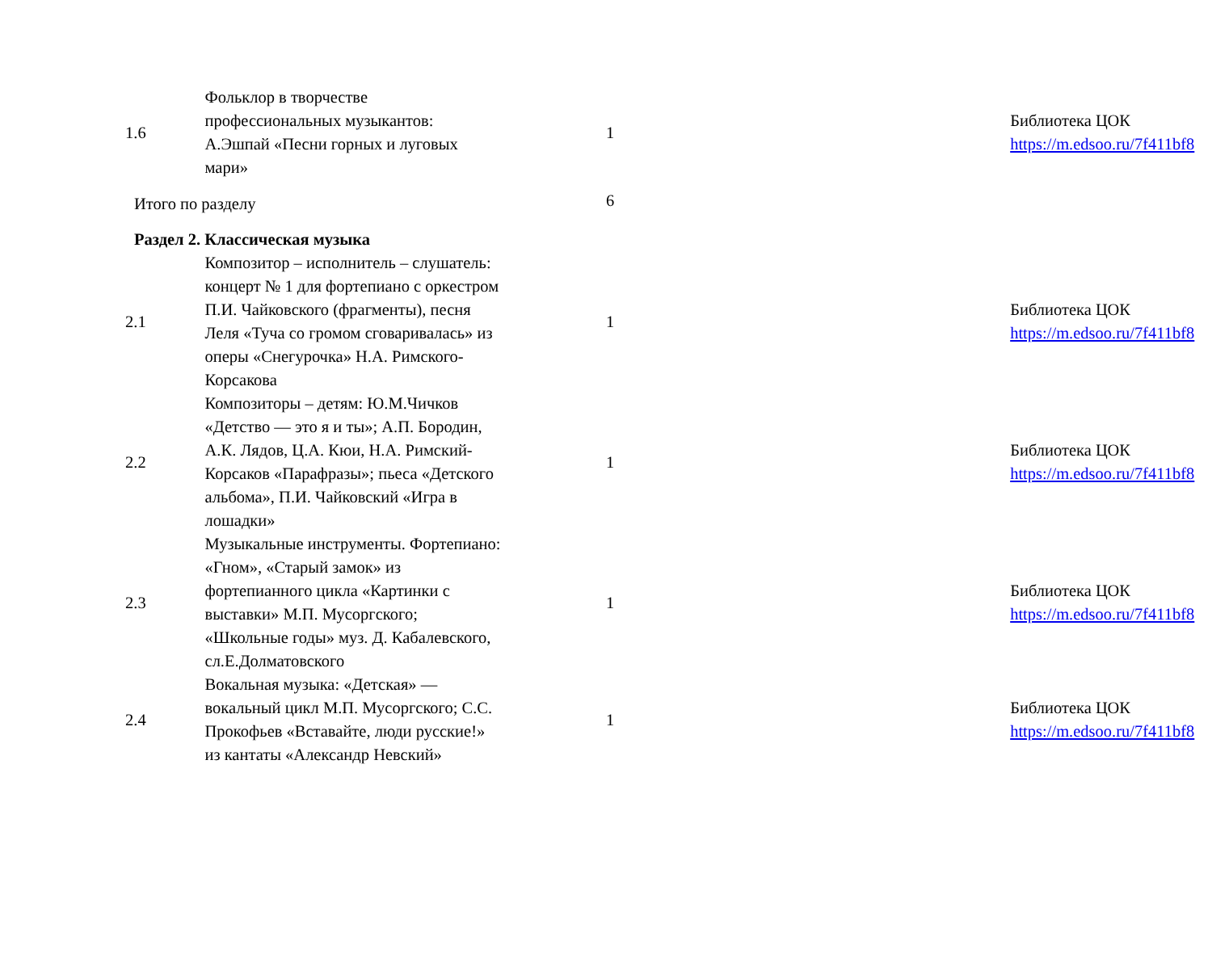| 1.6 | Фольклор в творчестве профессиональных музыкантов: А.Эшпай «Песни горных и луговых мари» | 1 | | Библиотека ЦОК https://m.edsoo.ru/7f411bf8 |
| Итого по разделу | | 6 | | |
| Раздел 2. Классическая музыка | | | | |
| 2.1 | Композитор – исполнитель – слушатель: концерт № 1 для фортепиано с оркестром П.И. Чайковского (фрагменты), песня Леля «Туча со громом сговаривалась» из оперы «Снегурочка» Н.А. Римского-Корсакова | 1 | | Библиотека ЦОК https://m.edsoo.ru/7f411bf8 |
| 2.2 | Композиторы – детям: Ю.М.Чичков «Детство — это я и ты»; А.П. Бородин, А.К. Лядов, Ц.А. Кюи, Н.А. Римский-Корсаков «Парафразы»; пьеса «Детского альбома», П.И. Чайковский «Игра в лошадки» | 1 | | Библиотека ЦОК https://m.edsoo.ru/7f411bf8 |
| 2.3 | Музыкальные инструменты. Фортепиано: «Гном», «Старый замок» из фортепианного цикла «Картинки с выставки» М.П. Мусоргского; «Школьные годы» муз. Д. Кабалевского, сл.Е.Долматовского | 1 | | Библиотека ЦОК https://m.edsoo.ru/7f411bf8 |
| 2.4 | Вокальная музыка: «Детская» — вокальный цикл М.П. Мусоргского; С.С. Прокофьев «Вставайте, люди русские!» из кантаты «Александр Невский» | 1 | | Библиотека ЦОК https://m.edsoo.ru/7f411bf8 |